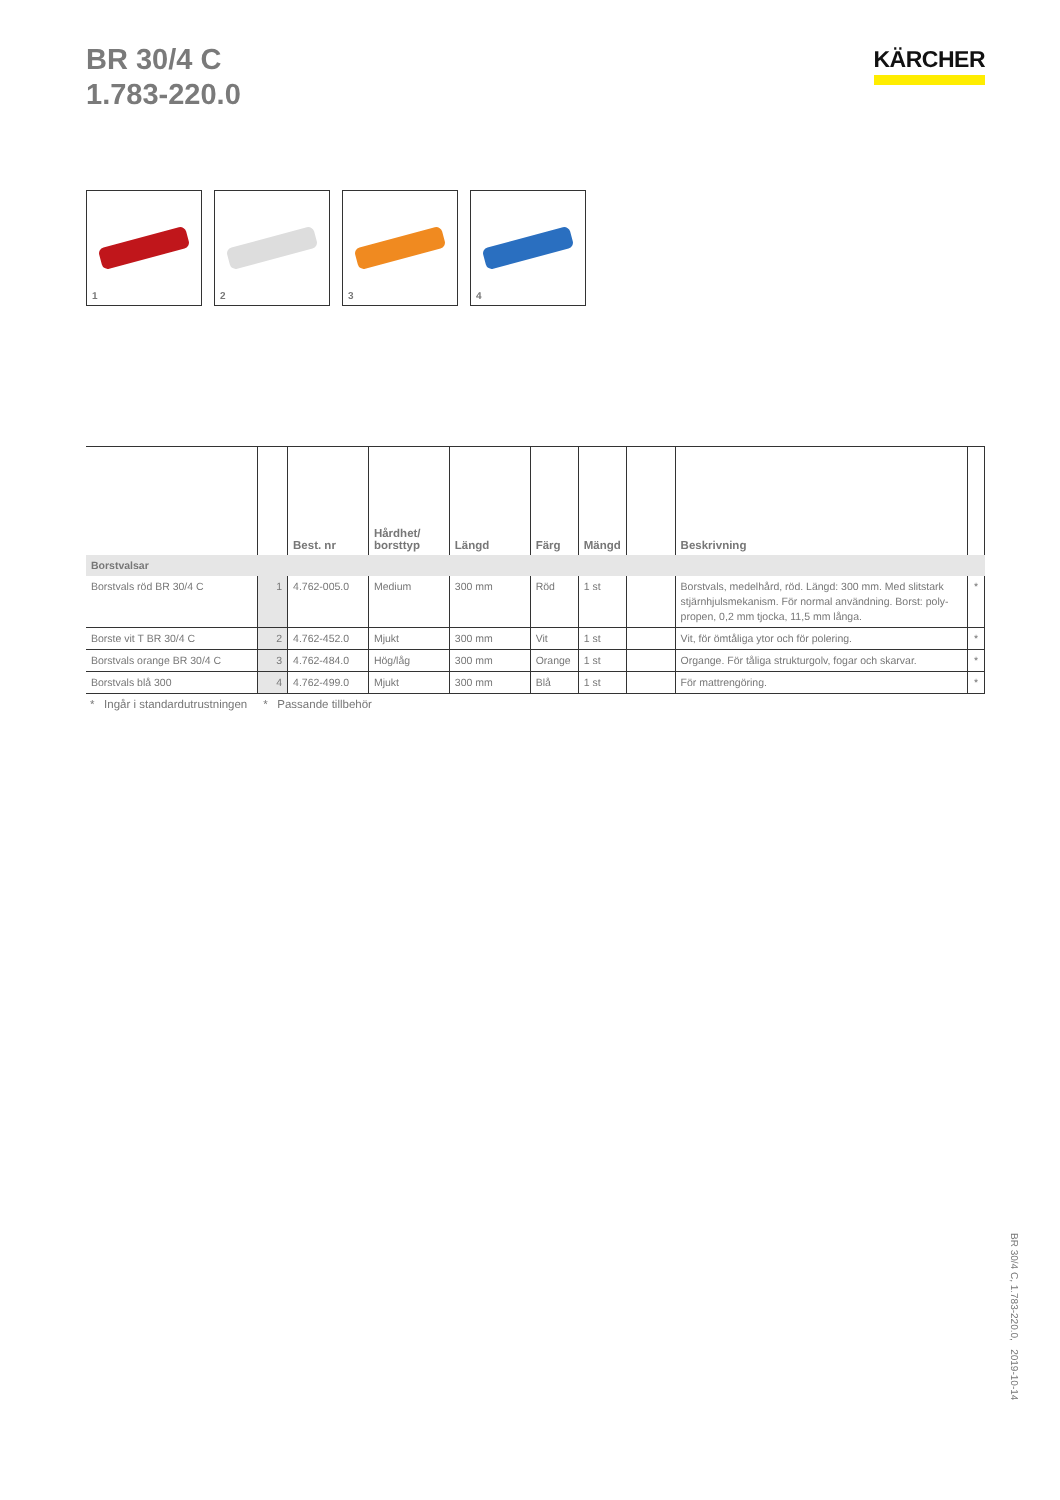BR 30/4 C
1.783-220.0
KÄRCHER
1 2 3 4
| | | Best. nr | Hårdhet/ borsttyp | Längd | Färg | Mängd | | Beskrivning | |
| --- | --- | --- | --- | --- | --- | --- | --- | --- | --- |
| Borstvalsar | | | | | | | | | |
| Borstvals röd BR 30/4 C | 1 | 4.762-005.0 | Medium | 300 mm | Röd | 1 st | | Borstvals, medelhård, röd. Längd: 300 mm. Med slitstark stjärnhjulsmekanism. För normal användning. Borst: poly-propen, 0,2 mm tjocka, 11,5 mm långa. | * |
| Borste vit T BR 30/4 C | 2 | 4.762-452.0 | Mjukt | 300 mm | Vit | 1 st | | Vit, för ömtåliga ytor och för polering. | * |
| Borstvals orange BR 30/4 C | 3 | 4.762-484.0 | Hög/låg | 300 mm | Orange | 1 st | | Organge. För tåliga strukturgolv, fogar och skarvar. | * |
| Borstvals blå 300 | 4 | 4.762-499.0 | Mjukt | 300 mm | Blå | 1 st | | För mattrengöring. | * |
* Ingår i standardutrustningen * Passande tillbehör
BR 30/4 C, 1.783-220.0, 2019-10-14